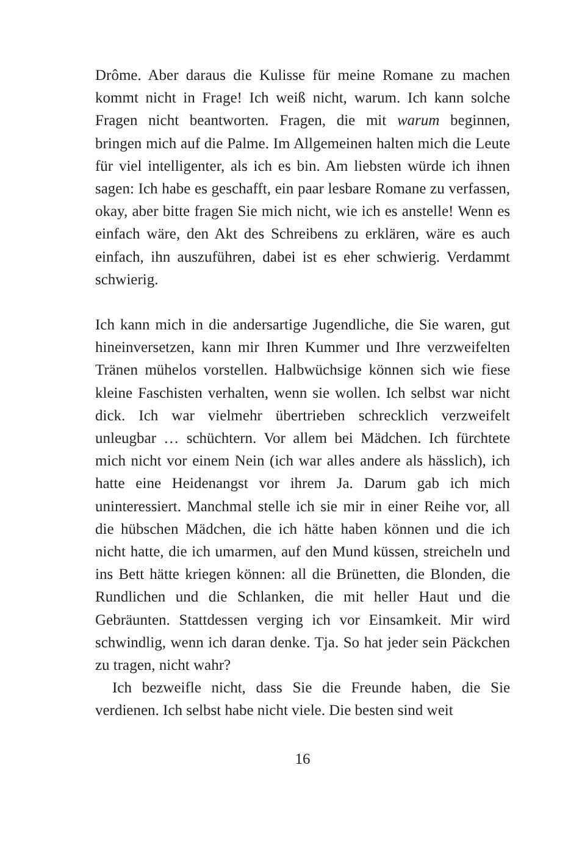Drôme. Aber daraus die Kulisse für meine Romane zu machen kommt nicht in Frage! Ich weiß nicht, warum. Ich kann solche Fragen nicht beantworten. Fragen, die mit warum beginnen, bringen mich auf die Palme. Im Allgemeinen halten mich die Leute für viel intelligenter, als ich es bin. Am liebsten würde ich ihnen sagen: Ich habe es geschafft, ein paar lesbare Romane zu verfassen, okay, aber bitte fragen Sie mich nicht, wie ich es anstelle! Wenn es einfach wäre, den Akt des Schreibens zu erklären, wäre es auch einfach, ihn auszuführen, dabei ist es eher schwierig. Verdammt schwierig.
Ich kann mich in die andersartige Jugendliche, die Sie waren, gut hineinversetzen, kann mir Ihren Kummer und Ihre verzweifelten Tränen mühelos vorstellen. Halbwüchsige können sich wie fiese kleine Faschisten verhalten, wenn sie wollen. Ich selbst war nicht dick. Ich war vielmehr übertrieben schrecklich verzweifelt unleugbar … schüchtern. Vor allem bei Mädchen. Ich fürchtete mich nicht vor einem Nein (ich war alles andere als hässlich), ich hatte eine Heidenangst vor ihrem Ja. Darum gab ich mich uninteressiert. Manchmal stelle ich sie mir in einer Reihe vor, all die hübschen Mädchen, die ich hätte haben können und die ich nicht hatte, die ich umarmen, auf den Mund küssen, streicheln und ins Bett hätte kriegen können: all die Brünetten, die Blonden, die Rundlichen und die Schlanken, die mit heller Haut und die Gebräunten. Stattdessen verging ich vor Einsamkeit. Mir wird schwindlig, wenn ich daran denke. Tja. So hat jeder sein Päckchen zu tragen, nicht wahr?
Ich bezweifle nicht, dass Sie die Freunde haben, die Sie verdienen. Ich selbst habe nicht viele. Die besten sind weit
16